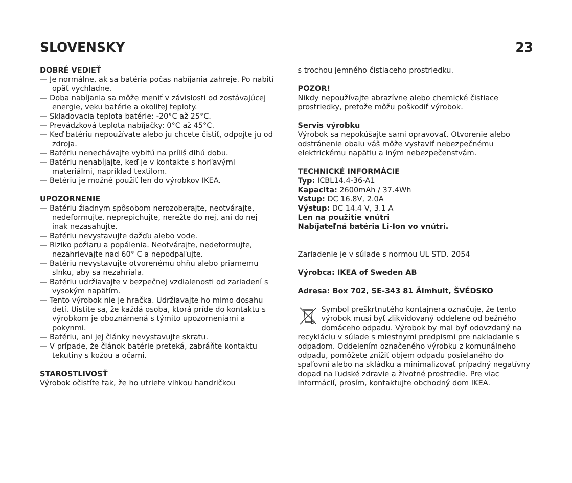SLOVENSKY 23
DOBRÉ VEDIEŤ
— Je normálne, ak sa batéria počas nabíjania zahreje. Po nabití opäť vychladne.
— Doba nabíjania sa môže meniť v závislosti od zostávajúcej energie, veku batérie a okolitej teploty.
— Skladovacia teplota batérie: -20°C až 25°C.
— Prevádzková teplota nabíjačky: 0°C až 45°C.
— Keď batériu nepoužívate alebo ju chcete čistiť, odpojte ju od zdroja.
— Batériu nenechávajte vybitú na príliš dlhú dobu.
— Batériu nenabíjajte, keď je v kontakte s horľavými materiálmi, napríklad textilom.
— Betériu je možné použiť len do výrobkov IKEA.
UPOZORNENIE
— Batériu žiadnym spôsobom nerozoberajte, neotvárajte, nedeformujte, neprepichujte, nerežte do nej, ani do nej inak nezasahujte.
— Batériu nevystavujte dažďu alebo vode.
— Riziko požiaru a popálenia. Neotvárajte, nedeformujte, nezahrievajte nad 60° C a nepodpaľujte.
— Batériu nevystavujte otvorenému ohňu alebo priamemu slnku, aby sa nezahriala.
— Batériu udržiavajte v bezpečnej vzdialenosti od zariadení s vysokým napätím.
— Tento výrobok nie je hračka. Udržiavajte ho mimo dosahu detí. Uistite sa, že každá osoba, ktorá príde do kontaktu s výrobkom je oboznámená s týmito upozorneniami a pokynmi.
— Batériu, ani jej články nevystavujte skratu.
— V prípade, že článok batérie preteká, zabráňte kontaktu tekutiny s kožou a očami.
STAROSTLIVOSŤ
Výrobok očistíte tak, že ho utriete vlhkou handričkou
s trochou jemného čistiaceho prostriedku.
POZOR!
Nikdy nepoužívajte abrazívne alebo chemické čistiace prostriedky, pretože môžu poškodiť výrobok.
Servis výrobku
Výrobok sa nepokúšajte sami opravovať. Otvorenie alebo odstránenie obalu váš môže vystaviť nebezpečnému elektrickému napätiu a iným nebezpečenstvám.
TECHNICKÉ INFORMÁCIE
Typ: ICBL14.4-36-A1
Kapacita: 2600mAh / 37.4Wh
Vstup: DC 16.8V, 2.0A
Výstup: DC 14.4 V, 3.1 A
Len na použitie vnútri
Nabíjateľná batéria Li-Ion vo vnútri.
Zariadenie je v súlade s normou UL STD. 2054
Výrobca: IKEA of Sweden AB
Adresa: Box 702, SE-343 81 Älmhult, ŠVÉDSKO
Symbol preškrtnutého kontajnera označuje, že tento výrobok musí byť zlikvidovaný oddelene od bežného domáceho odpadu. Výrobok by mal byť odovzdaný na recykláciu v súlade s miestnymi predpismi pre nakladanie s odpadom. Oddelením označeného výrobku z komunálneho odpadu, pomôžete znížiť objem odpadu posielaného do spaľovní alebo na skládku a minimalizovať prípadný negatívny dopad na ľudské zdravie a životné prostredie. Pre viac informácií, prosím, kontaktujte obchodný dom IKEA.